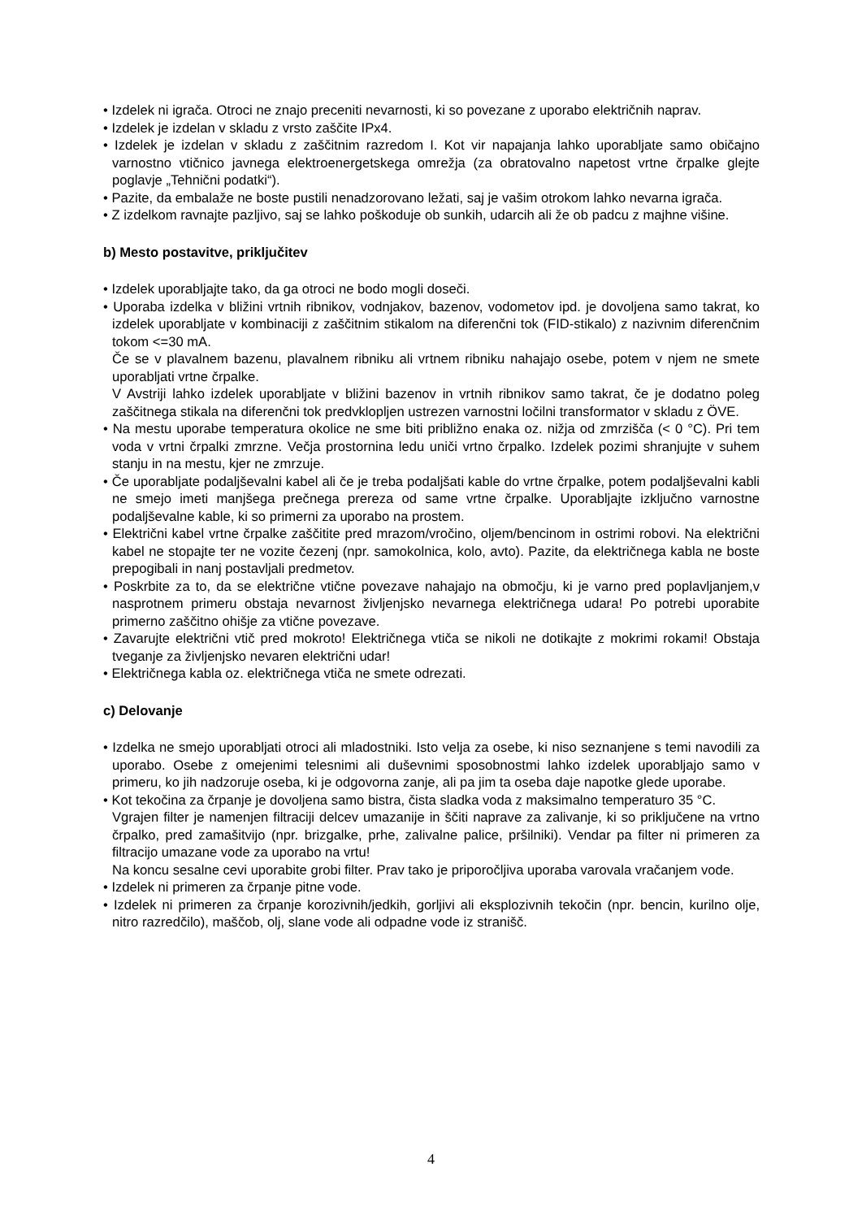• Izdelek ni igrača. Otroci ne znajo preceniti nevarnosti, ki so povezane z uporabo električnih naprav.
• Izdelek je izdelan v skladu z vrsto zaščite IPx4.
• Izdelek je izdelan v skladu z zaščitnim razredom I. Kot vir napajanja lahko uporabljate samo običajno varnostno vtičnico javnega elektroenergetskega omrežja (za obratovalno napetost vrtne črpalke glejte poglavje „Tehnični podatki“).
• Pazite, da embalaže ne boste pustili nenadzorovano ležati, saj je vašim otrokom lahko nevarna igrača.
• Z izdelkom ravnajte pazljivo, saj se lahko poškoduje ob sunkih, udarcih ali že ob padcu z majhne višine.
b) Mesto postavitve, priključitev
• Izdelek uporabljajte tako, da ga otroci ne bodo mogli doseči.
• Uporaba izdelka v bližini vrtnih ribnikov, vodnjakov, bazenov, vodometov ipd. je dovoljena samo takrat, ko izdelek uporabljate v kombinaciji z zaščitnim stikalom na diferenčni tok (FID-stikalo) z nazivnim diferenčnim tokom <=30 mA.
Če se v plavalnem bazenu, plavalnem ribniku ali vrtnem ribniku nahajajo osebe, potem v njem ne smete uporabljati vrtne črpalke.
V Avstriji lahko izdelek uporabljate v bližini bazenov in vrtnih ribnikov samo takrat, če je dodatno poleg zaščitnega stikala na diferenčni tok predvklopljen ustrezen varnostni ločilni transformator v skladu z ÖVE.
• Na mestu uporabe temperatura okolice ne sme biti približno enaka oz. nižja od zmrzišča (< 0 °C). Pri tem voda v vrtni črpalki zmrzne. Večja prostornina ledu uniči vrtno črpalko. Izdelek pozimi shranjujte v suhem stanju in na mestu, kjer ne zmrzuje.
• Če uporabljate podaljševalni kabel ali če je treba podaljšati kable do vrtne črpalke, potem podaljševalni kabli ne smejo imeti manjšega prečnega prereza od same vrtne črpalke. Uporabljajte izključno varnostne podaljševalne kable, ki so primerni za uporabo na prostem.
• Električni kabel vrtne črpalke zaščitite pred mrazom/vročino, oljem/bencinom in ostrimi robovi. Na električni kabel ne stopajte ter ne vozite čezenj (npr. samokolnica, kolo, avto). Pazite, da električnega kabla ne boste prepogibali in nanj postavljali predmetov.
• Poskrbite za to, da se električne vtične povezave nahajajo na območju, ki je varno pred poplavljanjem,v nasprotnem primeru obstaja nevarnost življenjsko nevarnega električnega udara! Po potrebi uporabite primerno zaščitno ohišje za vtične povezave.
• Zavarujte električni vtič pred mokroto! Električnega vtiča se nikoli ne dotikajte z mokrimi rokami! Obstaja tveganje za življenjsko nevaren električni udar!
• Električnega kabla oz. električnega vtiča ne smete odrezati.
c) Delovanje
• Izdelka ne smejo uporabljati otroci ali mladostniki. Isto velja za osebe, ki niso seznanjene s temi navodili za uporabo. Osebe z omejenimi telesnimi ali duševnimi sposobnostmi lahko izdelek uporabljajo samo v primeru, ko jih nadzoruje oseba, ki je odgovorna zanje, ali pa jim ta oseba daje napotke glede uporabe.
• Kot tekočina za črpanje je dovoljena samo bistra, čista sladka voda z maksimalno temperaturo 35 °C.
Vgrajen filter je namenjen filtraciji delcev umazanije in ščiti naprave za zalivanje, ki so priključene na vrtno črpalko, pred zamašitvijo (npr. brizgalke, prhe, zalivalne palice, pršilniki). Vendar pa filter ni primeren za filtracijo umazane vode za uporabo na vrtu!
Na koncu sesalne cevi uporabite grobi filter. Prav tako je priporočljiva uporaba varovala vračanjem vode.
• Izdelek ni primeren za črpanje pitne vode.
• Izdelek ni primeren za črpanje korozivnih/jedkih, gorljivi ali eksplozivnih tekočin (npr. bencin, kurilno olje, nitro razredčilo), maščob, olj, slane vode ali odpadne vode iz stranišč.
4